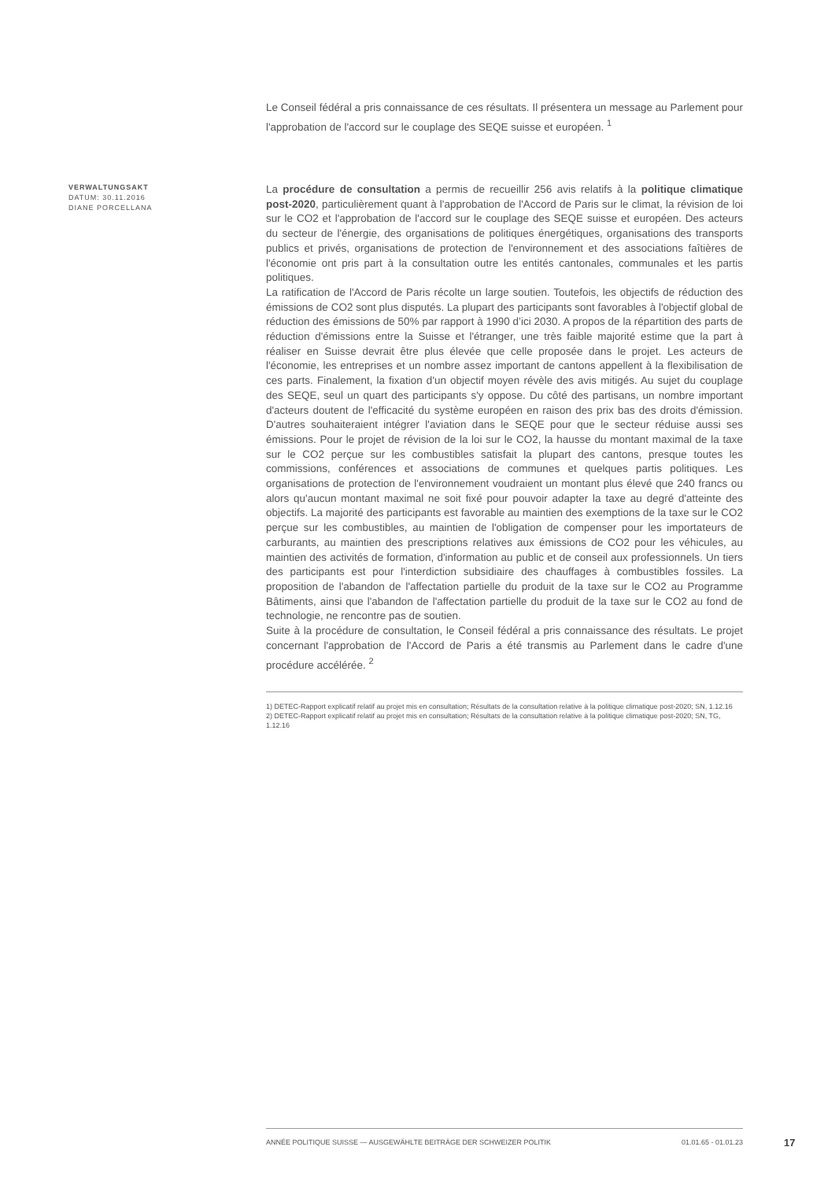Le Conseil fédéral a pris connaissance de ces résultats. Il présentera un message au Parlement pour l'approbation de l'accord sur le couplage des SEQE suisse et européen. <sup>1</sup>
VERWALTUNGSAKT
DATUM: 30.11.2016
DIANE PORCELLANA
La procédure de consultation a permis de recueillir 256 avis relatifs à la politique climatique post-2020, particulièrement quant à l'approbation de l'Accord de Paris sur le climat, la révision de loi sur le CO2 et l'approbation de l'accord sur le couplage des SEQE suisse et européen. Des acteurs du secteur de l'énergie, des organisations de politiques énergétiques, organisations des transports publics et privés, organisations de protection de l'environnement et des associations faîtières de l'économie ont pris part à la consultation outre les entités cantonales, communales et les partis politiques.
La ratification de l'Accord de Paris récolte un large soutien. Toutefois, les objectifs de réduction des émissions de CO2 sont plus disputés. La plupart des participants sont favorables à l'objectif global de réduction des émissions de 50% par rapport à 1990 d’ici 2030. A propos de la répartition des parts de réduction d'émissions entre la Suisse et l'étranger, une très faible majorité estime que la part à réaliser en Suisse devrait être plus élevée que celle proposée dans le projet. Les acteurs de l'économie, les entreprises et un nombre assez important de cantons appellent à la flexibilisation de ces parts. Finalement, la fixation d'un objectif moyen révèle des avis mitigés. Au sujet du couplage des SEQE, seul un quart des participants s'y oppose. Du côté des partisans, un nombre important d'acteurs doutent de l'efficacité du système européen en raison des prix bas des droits d'émission. D'autres souhaiteraient intégrer l'aviation dans le SEQE pour que le secteur réduise aussi ses émissions. Pour le projet de révision de la loi sur le CO2, la hausse du montant maximal de la taxe sur le CO2 perçue sur les combustibles satisfait la plupart des cantons, presque toutes les commissions, conférences et associations de communes et quelques partis politiques. Les organisations de protection de l'environnement voudraient un montant plus élevé que 240 francs ou alors qu'aucun montant maximal ne soit fixé pour pouvoir adapter la taxe au degré d'atteinte des objectifs. La majorité des participants est favorable au maintien des exemptions de la taxe sur le CO2 perçue sur les combustibles, au maintien de l'obligation de compenser pour les importateurs de carburants, au maintien des prescriptions relatives aux émissions de CO2 pour les véhicules, au maintien des activités de formation, d'information au public et de conseil aux professionnels. Un tiers des participants est pour l'interdiction subsidiaire des chauffages à combustibles fossiles. La proposition de l'abandon de l'affectation partielle du produit de la taxe sur le CO2 au Programme Bâtiments, ainsi que l'abandon de l'affectation partielle du produit de la taxe sur le CO2 au fond de technologie, ne rencontre pas de soutien.
Suite à la procédure de consultation, le Conseil fédéral a pris connaissance des résultats. Le projet concernant l'approbation de l'Accord de Paris a été transmis au Parlement dans le cadre d'une procédure accélérée. <sup>2</sup>
1) DETEC-Rapport explicatif relatif au projet mis en consultation; Résultats de la consultation relative à la politique climatique post-2020; SN, 1.12.16
2) DETEC-Rapport explicatif relatif au projet mis en consultation; Résultats de la consultation relative à la politique climatique post-2020; SN, TG, 1.12.16
ANNÉE POLITIQUE SUISSE — AUSGEWÄHLTE BEITRÄGE DER SCHWEIZER POLITIK 01.01.65 - 01.01.23
17